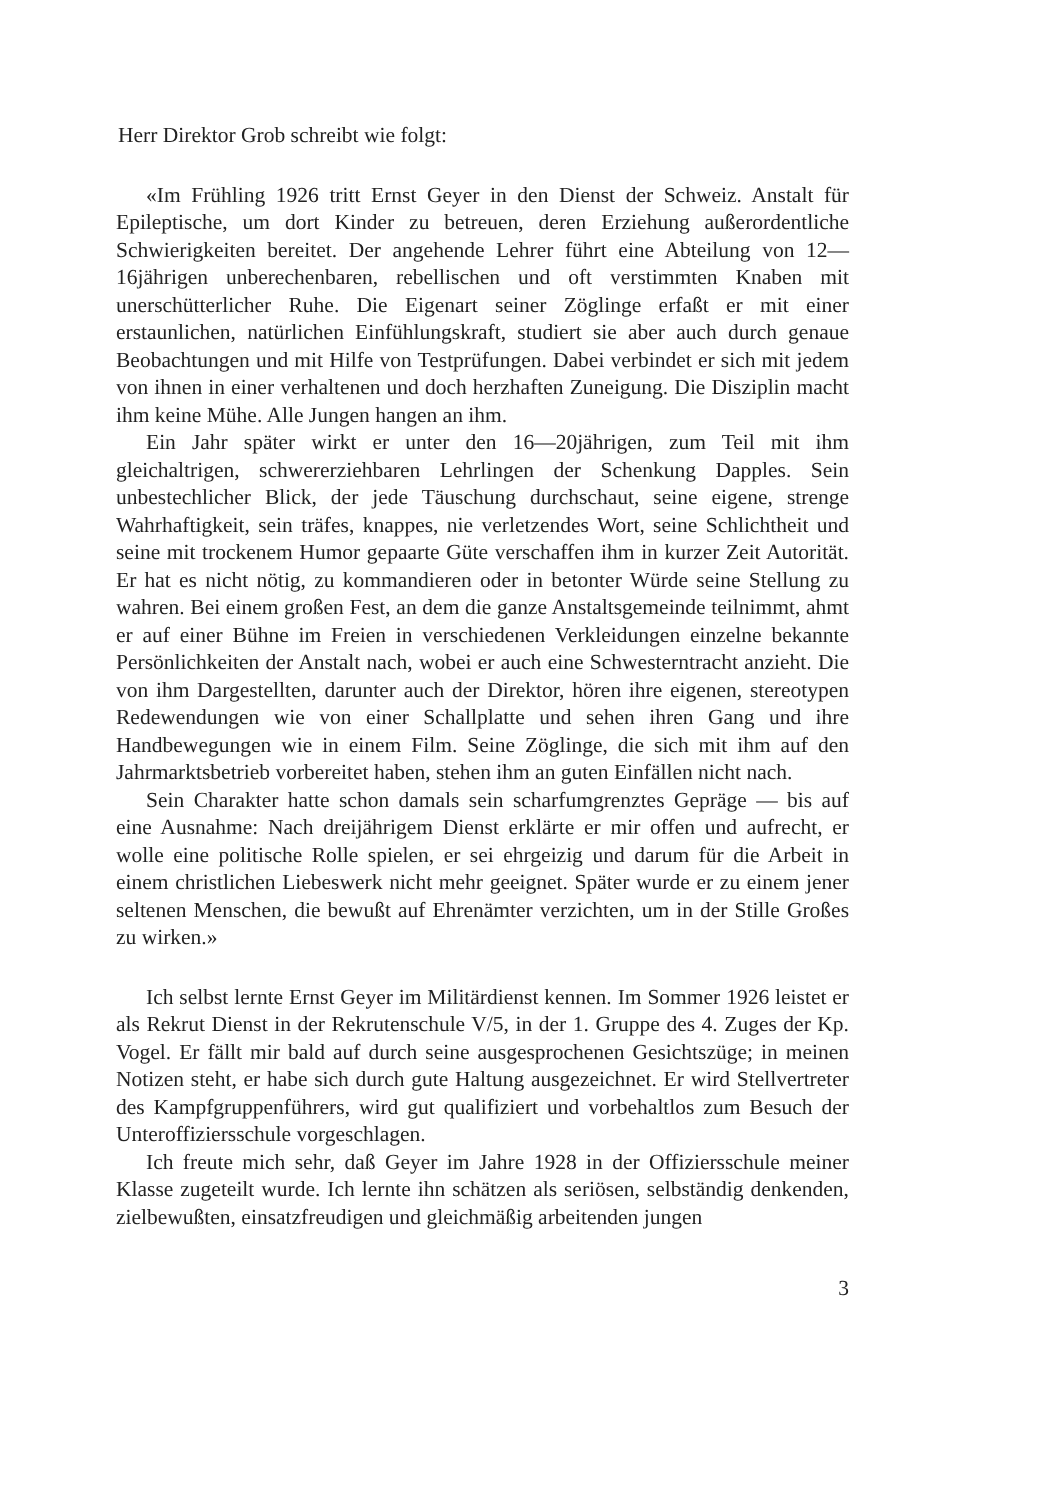Herr Direktor Grob schreibt wie folgt:
«Im Frühling 1926 tritt Ernst Geyer in den Dienst der Schweiz. Anstalt für Epileptische, um dort Kinder zu betreuen, deren Erziehung außerordentliche Schwierigkeiten bereitet. Der angehende Lehrer führt eine Abteilung von 12—16jährigen unberechenbaren, rebellischen und oft verstimmten Knaben mit unerschütterlicher Ruhe. Die Eigenart seiner Zöglinge erfaßt er mit einer erstaunlichen, natürlichen Einfühlungskraft, studiert sie aber auch durch genaue Beobachtungen und mit Hilfe von Testprüfungen. Dabei verbindet er sich mit jedem von ihnen in einer verhaltenen und doch herzhaften Zuneigung. Die Disziplin macht ihm keine Mühe. Alle Jungen hangen an ihm.
Ein Jahr später wirkt er unter den 16—20jährigen, zum Teil mit ihm gleichaltrigen, schwererziehbaren Lehrlingen der Schenkung Dapples. Sein unbestechlicher Blick, der jede Täuschung durchschaut, seine eigene, strenge Wahrhaftigkeit, sein träfes, knappes, nie verletzendes Wort, seine Schlichtheit und seine mit trockenem Humor gepaarte Güte verschaffen ihm in kurzer Zeit Autorität. Er hat es nicht nötig, zu kommandieren oder in betonter Würde seine Stellung zu wahren. Bei einem großen Fest, an dem die ganze Anstaltsgemeinde teilnimmt, ahmt er auf einer Bühne im Freien in verschiedenen Verkleidungen einzelne bekannte Persönlichkeiten der Anstalt nach, wobei er auch eine Schwesterntracht anzieht. Die von ihm Dargestellten, darunter auch der Direktor, hören ihre eigenen, stereotypen Redewendungen wie von einer Schallplatte und sehen ihren Gang und ihre Handbewegungen wie in einem Film. Seine Zöglinge, die sich mit ihm auf den Jahrmarktsbetrieb vorbereitet haben, stehen ihm an guten Einfällen nicht nach.
Sein Charakter hatte schon damals sein scharfumgrenztes Gepräge — bis auf eine Ausnahme: Nach dreijährigem Dienst erklärte er mir offen und aufrecht, er wolle eine politische Rolle spielen, er sei ehrgeizig und darum für die Arbeit in einem christlichen Liebeswerk nicht mehr geeignet. Später wurde er zu einem jener seltenen Menschen, die bewußt auf Ehrenämter verzichten, um in der Stille Großes zu wirken.»
Ich selbst lernte Ernst Geyer im Militärdienst kennen. Im Sommer 1926 leistet er als Rekrut Dienst in der Rekrutenschule V/5, in der 1. Gruppe des 4. Zuges der Kp. Vogel. Er fällt mir bald auf durch seine ausgesprochenen Gesichtszüge; in meinen Notizen steht, er habe sich durch gute Haltung ausgezeichnet. Er wird Stellvertreter des Kampfgruppenführers, wird gut qualifiziert und vorbehaltlos zum Besuch der Unteroffiziersschule vorgeschlagen.
Ich freute mich sehr, daß Geyer im Jahre 1928 in der Offiziersschule meiner Klasse zugeteilt wurde. Ich lernte ihn schätzen als seriösen, selbständig denkenden, zielbewußten, einsatzfreudigen und gleichmäßig arbeitenden jungen
3